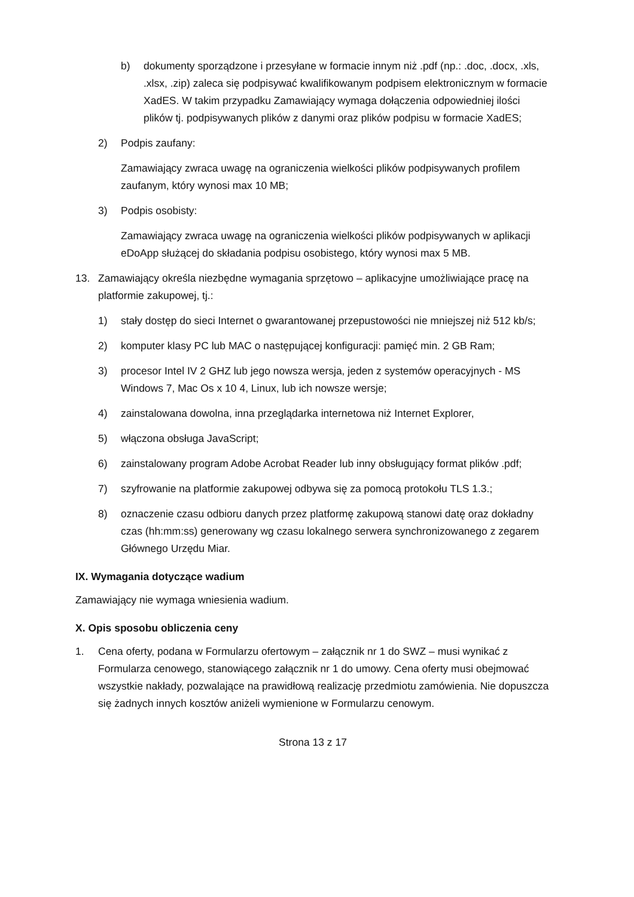b) dokumenty sporządzone i przesyłane w formacie innym niż .pdf (np.: .doc, .docx, .xls, .xlsx, .zip) zaleca się podpisywać kwalifikowanym podpisem elektronicznym w formacie XadES. W takim przypadku Zamawiający wymaga dołączenia odpowiedniej ilości plików tj. podpisywanych plików z danymi oraz plików podpisu w formacie XadES;
2) Podpis zaufany:
Zamawiający zwraca uwagę na ograniczenia wielkości plików podpisywanych profilem zaufanym, który wynosi max 10 MB;
3) Podpis osobisty:
Zamawiający zwraca uwagę na ograniczenia wielkości plików podpisywanych w aplikacji eDoApp służącej do składania podpisu osobistego, który wynosi max 5 MB.
13. Zamawiający określa niezbędne wymagania sprzętowo – aplikacyjne umożliwiające pracę na platformie zakupowej, tj.:
1) stały dostęp do sieci Internet o gwarantowanej przepustowości nie mniejszej niż 512 kb/s;
2) komputer klasy PC lub MAC o następującej konfiguracji: pamięć min. 2 GB Ram;
3) procesor Intel IV 2 GHZ lub jego nowsza wersja, jeden z systemów operacyjnych - MS Windows 7, Mac Os x 10 4, Linux, lub ich nowsze wersje;
4) zainstalowana dowolna, inna przeglądarka internetowa niż Internet Explorer,
5) włączona obsługa JavaScript;
6) zainstalowany program Adobe Acrobat Reader lub inny obsługujący format plików .pdf;
7) szyfrowanie na platformie zakupowej odbywa się za pomocą protokołu TLS 1.3.;
8) oznaczenie czasu odbioru danych przez platformę zakupową stanowi datę oraz dokładny czas (hh:mm:ss) generowany wg czasu lokalnego serwera synchronizowanego z zegarem Głównego Urzędu Miar.
IX. Wymagania dotyczące wadium
Zamawiający nie wymaga wniesienia wadium.
X. Opis sposobu obliczenia ceny
1. Cena oferty, podana w Formularzu ofertowym – załącznik nr 1 do SWZ – musi wynikać z Formularza cenowego, stanowiącego załącznik nr 1 do umowy. Cena oferty musi obejmować wszystkie nakłady, pozwalające na prawidłową realizację przedmiotu zamówienia. Nie dopuszcza się żadnych innych kosztów aniżeli wymienione w Formularzu cenowym.
Strona 13 z 17